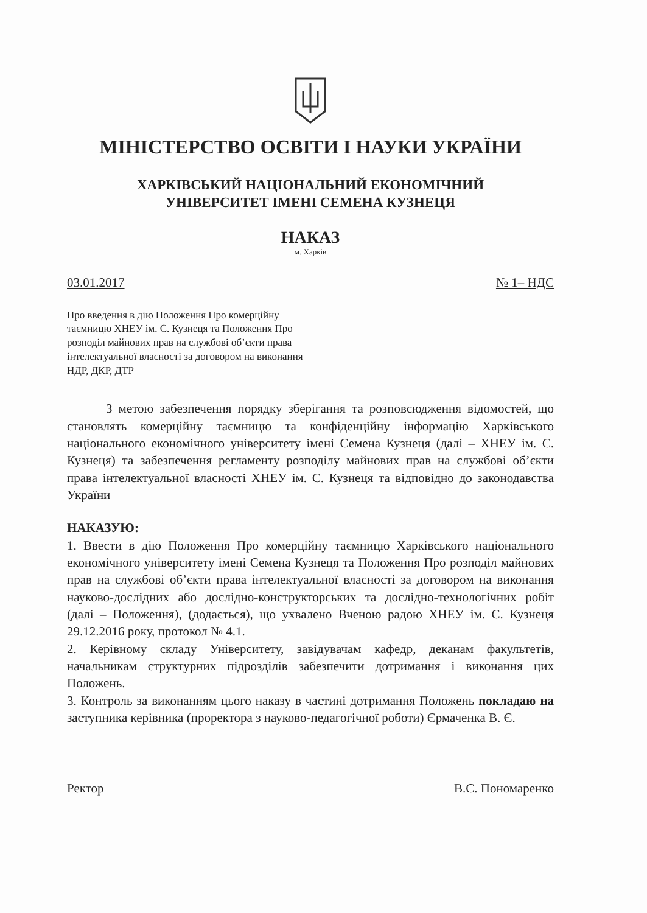МІНІСТЕРСТВО ОСВІТИ І НАУКИ УКРАЇНИ
ХАРКІВСЬКИЙ НАЦІОНАЛЬНИЙ ЕКОНОМІЧНИЙ
УНІВЕРСИТЕТ ІМЕНІ СЕМЕНА КУЗНЕЦЯ
НАКАЗ
м. Харків
03.01.2017 № 1– НДС
Про введення в дію Положення Про комерційну таємницю ХНЕУ ім. С. Кузнеця та Положення Про розподіл майнових прав на службові об’єкти права інтелектуальної власності за договором на виконання НДР, ДКР, ДТР
З метою забезпечення порядку зберігання та розповсюдження відомостей, що становлять комерційну таємницю та конфіденційну інформацію Харківського національного економічного університету імені Семена Кузнеця (далі – ХНЕУ ім. С. Кузнеця) та забезпечення регламенту розподілу майнових прав на службові об’єкти права інтелектуальної власності ХНЕУ ім. С. Кузнеця та відповідно до законодавства України
НАКАЗУЮ:
1. Ввести в дію Положення Про комерційну таємницю Харківського національного економічного університету імені Семена Кузнеця та Положення Про розподіл майнових прав на службові об’єкти права інтелектуальної власності за договором на виконання науково-дослідних або дослідно-конструкторських та дослідно-технологічних робіт (далі – Положення), (додається), що ухвалено Вченою радою ХНЕУ ім. С. Кузнеця 29.12.2016 року, протокол № 4.1.
2. Керівному складу Університету, завідувачам кафедр, деканам факультетів, начальникам структурних підрозділів забезпечити дотримання і виконання цих Положень.
3. Контроль за виконанням цього наказу в частині дотримання Положень покладаю на заступника керівника (проректора з науково-педагогічної роботи) Єрмаченка В. Є.
Ректор В.С. Пономаренко